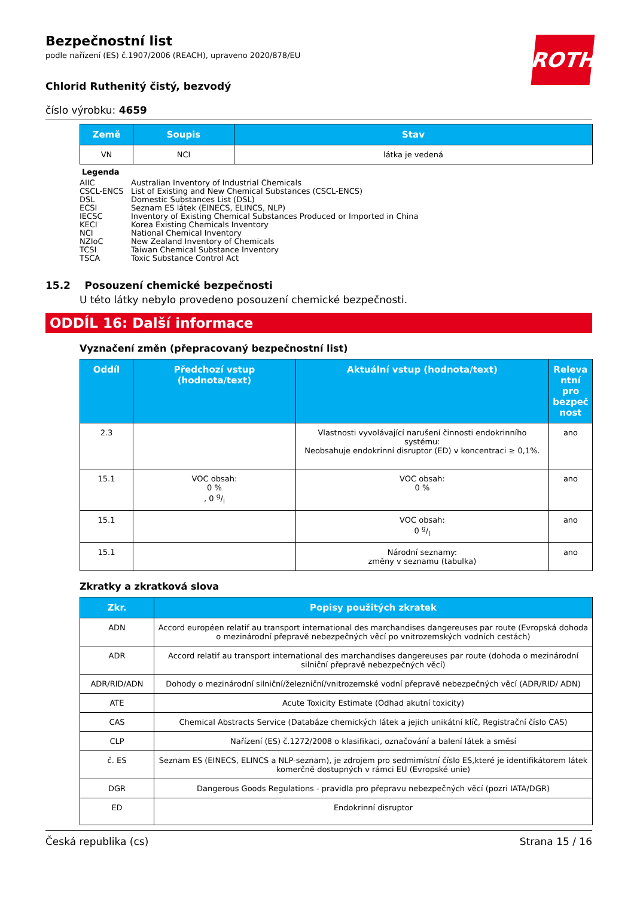ROTH
Bezpečnostní list
podle nařízení (ES) č.1907/2006 (REACH), upraveno 2020/878/EU
Chlorid Ruthenitý čistý, bezvodý
číslo výrobku: 4659
| Země | Soupis | Stav |
| --- | --- | --- |
| VN | NCI | látka je vedená |
Legenda
AIIC Australian Inventory of Industrial Chemicals
CSCL-ENCS List of Existing and New Chemical Substances (CSCL-ENCS)
DSL Domestic Substances List (DSL)
ECSI Seznam ES látek (EINECS, ELINCS, NLP)
IECSC Inventory of Existing Chemical Substances Produced or Imported in China
KECI Korea Existing Chemicals Inventory
NCI National Chemical Inventory
NZIoC New Zealand Inventory of Chemicals
TCSI Taiwan Chemical Substance Inventory
TSCA Toxic Substance Control Act
15.2 Posouzení chemické bezpečnosti
U této látky nebylo provedeno posouzení chemické bezpečnosti.
ODDÍL 16: Další informace
Vyznačení změn (přepracovaný bezpečnostní list)
| Oddíl | Předchozí vstup (hodnota/text) | Aktuální vstup (hodnota/text) | Releva ntní pro bezpeč nost |
| --- | --- | --- | --- |
| 2.3 | | Vlastnosti vyvolávající narušení činnosti endokrinního systému: Neobsahuje endokrinní disruptor (ED) v koncentraci ≥ 0,1%. | ano |
| 15.1 | VOC obsah: 0 % , 0 g/l | VOC obsah: 0 % | ano |
| 15.1 | | VOC obsah: 0 g/l | ano |
| 15.1 | | Národní seznamy: změny v seznamu (tabulka) | ano |
Zkratky a zkratková slova
| Zkr. | Popisy použitých zkratek |
| --- | --- |
| ADN | Accord européen relatif au transport international des marchandises dangereuses par route (Evropská dohoda o mezinárodní přepravě nebezpečných věcí po vnitrozemských vodních cestách) |
| ADR | Accord relatif au transport international des marchandises dangereuses par route (dohoda o mezinárodní silniční přepravě nebezpečných věcí) |
| ADR/RID/ADN | Dohody o mezinárodní silniční/železniční/vnitrozemské vodní přepravě nebezpečných věcí (ADR/RID/ ADN) |
| ATE | Acute Toxicity Estimate (Odhad akutní toxicity) |
| CAS | Chemical Abstracts Service (Databáze chemických látek a jejich unikátní klíč, Registrační číslo CAS) |
| CLP | Nařízení (ES) č.1272/2008 o klasifikaci, označování a balení látek a směsí |
| č. ES | Seznam ES (EINECS, ELINCS a NLP-seznam), je zdrojem pro sedmimístní číslo ES,které je identifikátorem látek komerčně dostupných v rámci EU (Evropské unie) |
| DGR | Dangerous Goods Regulations - pravidla pro přepravu nebezpečných věcí (pozri IATA/DGR) |
| ED | Endokrinní disruptor |
Česká republika (cs) Strana 15 / 16